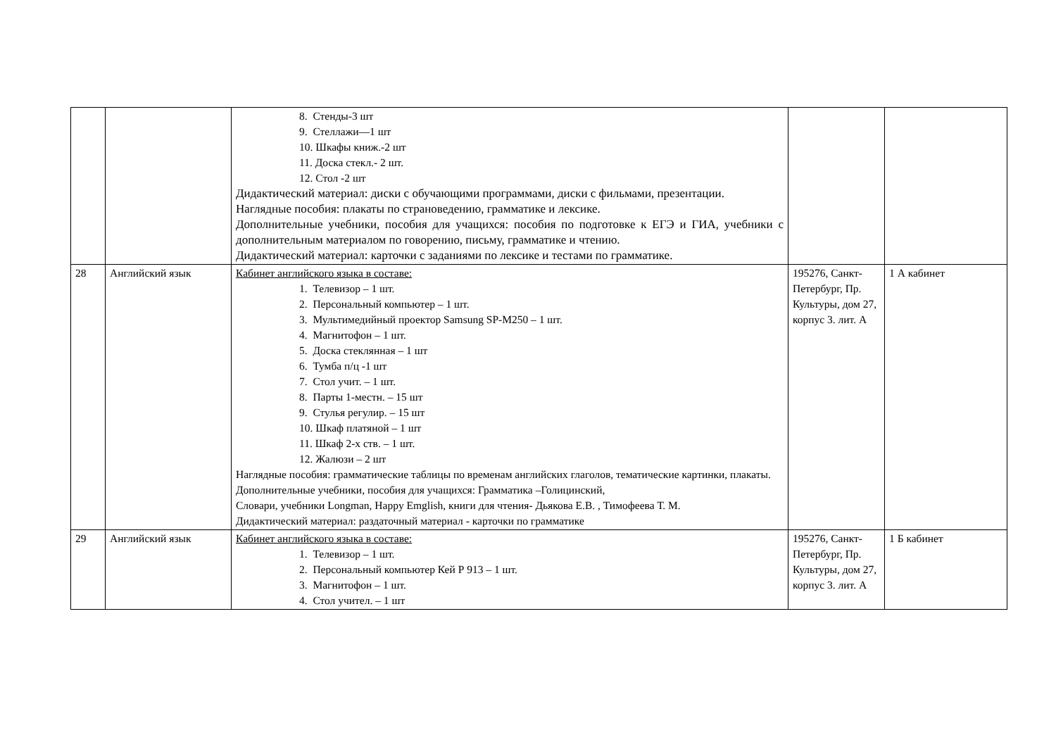| | | 8. Стенды-3 шт 9. Стеллажи—1 шт 10. Шкафы книж.-2 шт 11. Доска стекл.- 2 шт. 12. Стол -2 шт Дидактический материал: диски с обучающими программами, диски с фильмами, презентации. Наглядные пособия: плакаты по страноведению, грамматике и лексике. Дополнительные учебники, пособия для учащихся: пособия по подготовке к ЕГЭ и ГИА, учебники с дополнительным материалом по говорению, письму, грамматике и чтению. Дидактический материал: карточки с заданиями по лексике и тестами по грамматике. | | |
| 28 | Английский язык | Кабинет английского языка в составе: 1. Телевизор – 1 шт. 2. Персональный компьютер – 1 шт. 3. Мультимедийный проектор Samsung SP-M250 – 1 шт. 4. Магнитофон – 1 шт. 5. Доска стеклянная – 1 шт 6. Тумба п/ц -1 шт 7. Стол учит. – 1 шт. 8. Парты 1-местн. – 15 шт 9. Стулья регулир. – 15 шт 10. Шкаф платяной – 1 шт 11. Шкаф 2-х ств. – 1 шт. 12. Жалюзи – 2 шт Наглядные пособия: грамматические таблицы по временам английских глаголов, тематические картинки, плакаты. Дополнительные учебники, пособия для учащихся: Грамматика –Голицинский, Словари, учебники Longman, Happy Emglish, книги для чтения- Дьякова Е.В. , Тимофеева Т. М. Дидактический материал: раздаточный материал - карточки по грамматике | 195276, Санкт-Петербург, Пр. Культуры, дом 27, корпус 3. лит. А | 1 А кабинет |
| 29 | Английский язык | Кабинет английского языка в составе: 1. Телевизор – 1 шт. 2. Персональный компьютер Кей Р 913 – 1 шт. 3. Магнитофон – 1 шт. 4. Стол учител. – 1 шт | 195276, Санкт-Петербург, Пр. Культуры, дом 27, корпус 3. лит. А | 1 Б кабинет |